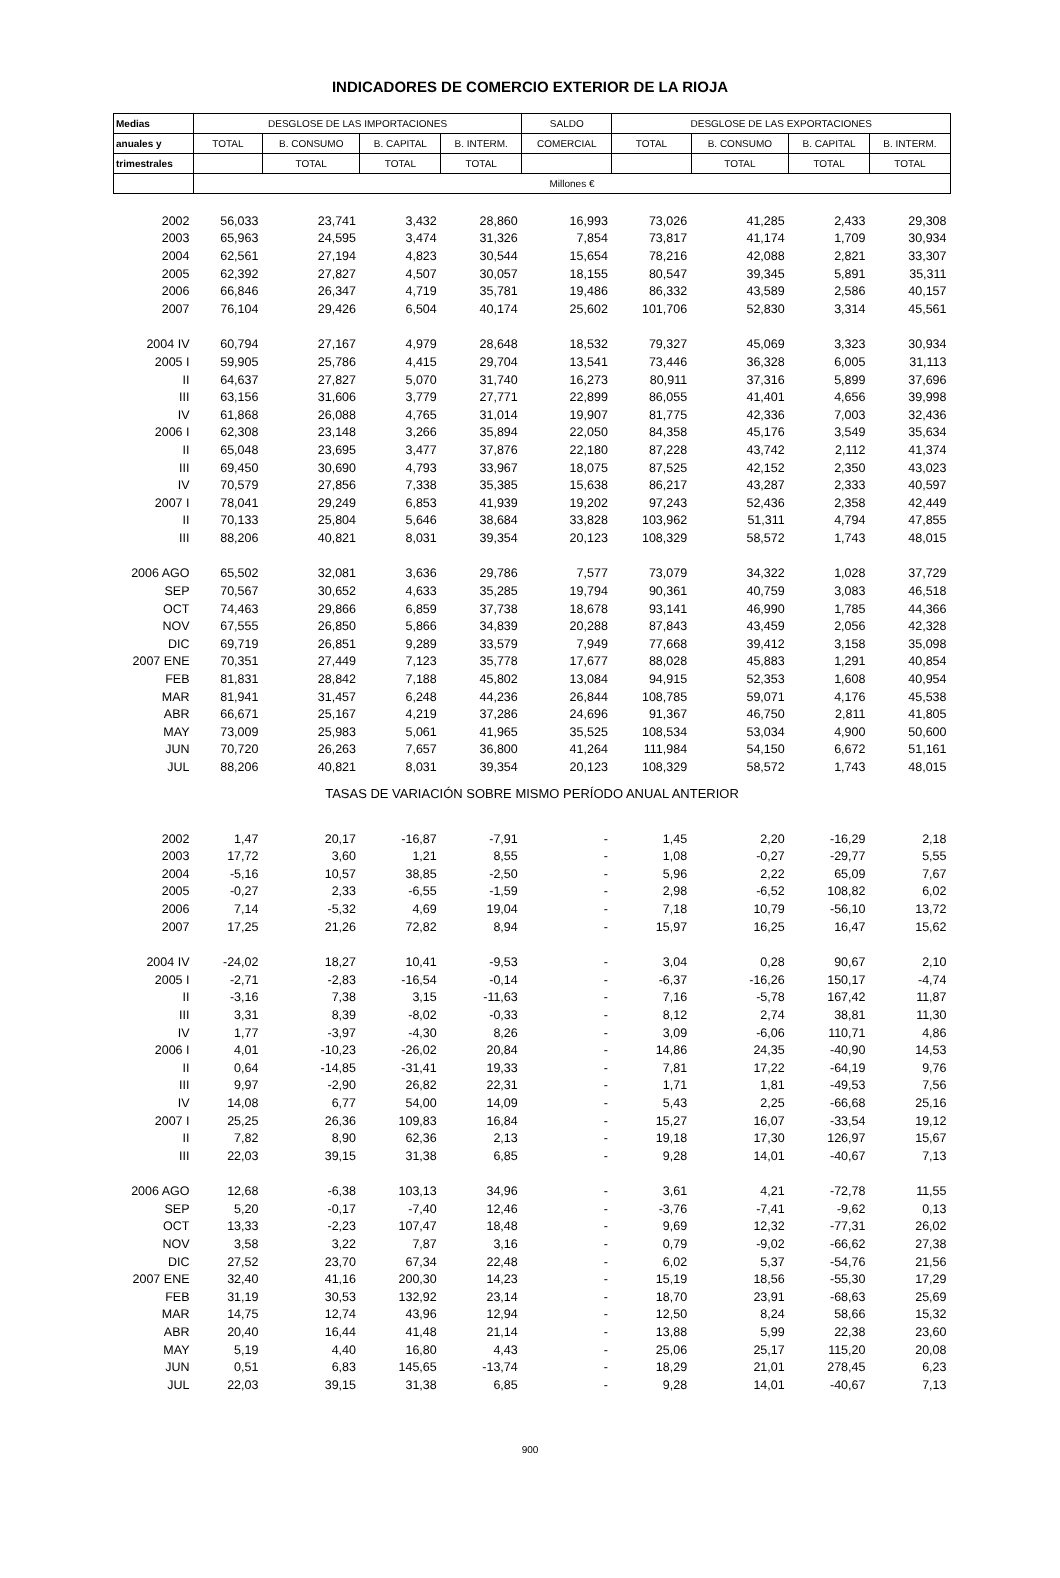INDICADORES DE COMERCIO EXTERIOR DE LA RIOJA
| Medias | DESGLOSE DE LAS IMPORTACIONES | | | | SALDO | DESGLOSE DE LAS EXPORTACIONES | | | |
| --- | --- | --- | --- | --- | --- | --- | --- | --- | --- |
| anuales y | TOTAL | B. CONSUMO | B. CAPITAL | B. INTERM. | COMERCIAL | TOTAL | B. CONSUMO | B. CAPITAL | B. INTERM. |
| trimestrales | | TOTAL | TOTAL | TOTAL | | | TOTAL | TOTAL | TOTAL |
| | Millones € | | | | | | | | |
| 2002 | 56,033 | 23,741 | 3,432 | 28,860 | 16,993 | 73,026 | 41,285 | 2,433 | 29,308 |
| 2003 | 65,963 | 24,595 | 3,474 | 31,326 | 7,854 | 73,817 | 41,174 | 1,709 | 30,934 |
| 2004 | 62,561 | 27,194 | 4,823 | 30,544 | 15,654 | 78,216 | 42,088 | 2,821 | 33,307 |
| 2005 | 62,392 | 27,827 | 4,507 | 30,057 | 18,155 | 80,547 | 39,345 | 5,891 | 35,311 |
| 2006 | 66,846 | 26,347 | 4,719 | 35,781 | 19,486 | 86,332 | 43,589 | 2,586 | 40,157 |
| 2007 | 76,104 | 29,426 | 6,504 | 40,174 | 25,602 | 101,706 | 52,830 | 3,314 | 45,561 |
| 2004 IV | 60,794 | 27,167 | 4,979 | 28,648 | 18,532 | 79,327 | 45,069 | 3,323 | 30,934 |
| 2005 I | 59,905 | 25,786 | 4,415 | 29,704 | 13,541 | 73,446 | 36,328 | 6,005 | 31,113 |
| II | 64,637 | 27,827 | 5,070 | 31,740 | 16,273 | 80,911 | 37,316 | 5,899 | 37,696 |
| III | 63,156 | 31,606 | 3,779 | 27,771 | 22,899 | 86,055 | 41,401 | 4,656 | 39,998 |
| IV | 61,868 | 26,088 | 4,765 | 31,014 | 19,907 | 81,775 | 42,336 | 7,003 | 32,436 |
| 2006 I | 62,308 | 23,148 | 3,266 | 35,894 | 22,050 | 84,358 | 45,176 | 3,549 | 35,634 |
| II | 65,048 | 23,695 | 3,477 | 37,876 | 22,180 | 87,228 | 43,742 | 2,112 | 41,374 |
| III | 69,450 | 30,690 | 4,793 | 33,967 | 18,075 | 87,525 | 42,152 | 2,350 | 43,023 |
| IV | 70,579 | 27,856 | 7,338 | 35,385 | 15,638 | 86,217 | 43,287 | 2,333 | 40,597 |
| 2007 I | 78,041 | 29,249 | 6,853 | 41,939 | 19,202 | 97,243 | 52,436 | 2,358 | 42,449 |
| II | 70,133 | 25,804 | 5,646 | 38,684 | 33,828 | 103,962 | 51,311 | 4,794 | 47,855 |
| III | 88,206 | 40,821 | 8,031 | 39,354 | 20,123 | 108,329 | 58,572 | 1,743 | 48,015 |
| 2006 AGO | 65,502 | 32,081 | 3,636 | 29,786 | 7,577 | 73,079 | 34,322 | 1,028 | 37,729 |
| SEP | 70,567 | 30,652 | 4,633 | 35,285 | 19,794 | 90,361 | 40,759 | 3,083 | 46,518 |
| OCT | 74,463 | 29,866 | 6,859 | 37,738 | 18,678 | 93,141 | 46,990 | 1,785 | 44,366 |
| NOV | 67,555 | 26,850 | 5,866 | 34,839 | 20,288 | 87,843 | 43,459 | 2,056 | 42,328 |
| DIC | 69,719 | 26,851 | 9,289 | 33,579 | 7,949 | 77,668 | 39,412 | 3,158 | 35,098 |
| 2007 ENE | 70,351 | 27,449 | 7,123 | 35,778 | 17,677 | 88,028 | 45,883 | 1,291 | 40,854 |
| FEB | 81,831 | 28,842 | 7,188 | 45,802 | 13,084 | 94,915 | 52,353 | 1,608 | 40,954 |
| MAR | 81,941 | 31,457 | 6,248 | 44,236 | 26,844 | 108,785 | 59,071 | 4,176 | 45,538 |
| ABR | 66,671 | 25,167 | 4,219 | 37,286 | 24,696 | 91,367 | 46,750 | 2,811 | 41,805 |
| MAY | 73,009 | 25,983 | 5,061 | 41,965 | 35,525 | 108,534 | 53,034 | 4,900 | 50,600 |
| JUN | 70,720 | 26,263 | 7,657 | 36,800 | 41,264 | 111,984 | 54,150 | 6,672 | 51,161 |
| JUL | 88,206 | 40,821 | 8,031 | 39,354 | 20,123 | 108,329 | 58,572 | 1,743 | 48,015 |
| TASAS DE VARIACIÓN SOBRE MISMO PERÍODO ANUAL ANTERIOR | | | | | | | | | |
| 2002 | 1,47 | 20,17 | -16,87 | -7,91 | - | 1,45 | 2,20 | -16,29 | 2,18 |
| 2003 | 17,72 | 3,60 | 1,21 | 8,55 | - | 1,08 | -0,27 | -29,77 | 5,55 |
| 2004 | -5,16 | 10,57 | 38,85 | -2,50 | - | 5,96 | 2,22 | 65,09 | 7,67 |
| 2005 | -0,27 | 2,33 | -6,55 | -1,59 | - | 2,98 | -6,52 | 108,82 | 6,02 |
| 2006 | 7,14 | -5,32 | 4,69 | 19,04 | - | 7,18 | 10,79 | -56,10 | 13,72 |
| 2007 | 17,25 | 21,26 | 72,82 | 8,94 | - | 15,97 | 16,25 | 16,47 | 15,62 |
| 2004 IV | -24,02 | 18,27 | 10,41 | -9,53 | - | 3,04 | 0,28 | 90,67 | 2,10 |
| 2005 I | -2,71 | -2,83 | -16,54 | -0,14 | - | -6,37 | -16,26 | 150,17 | -4,74 |
| II | -3,16 | 7,38 | 3,15 | -11,63 | - | 7,16 | -5,78 | 167,42 | 11,87 |
| III | 3,31 | 8,39 | -8,02 | -0,33 | - | 8,12 | 2,74 | 38,81 | 11,30 |
| IV | 1,77 | -3,97 | -4,30 | 8,26 | - | 3,09 | -6,06 | 110,71 | 4,86 |
| 2006 I | 4,01 | -10,23 | -26,02 | 20,84 | - | 14,86 | 24,35 | -40,90 | 14,53 |
| II | 0,64 | -14,85 | -31,41 | 19,33 | - | 7,81 | 17,22 | -64,19 | 9,76 |
| III | 9,97 | -2,90 | 26,82 | 22,31 | - | 1,71 | 1,81 | -49,53 | 7,56 |
| IV | 14,08 | 6,77 | 54,00 | 14,09 | - | 5,43 | 2,25 | -66,68 | 25,16 |
| 2007 I | 25,25 | 26,36 | 109,83 | 16,84 | - | 15,27 | 16,07 | -33,54 | 19,12 |
| II | 7,82 | 8,90 | 62,36 | 2,13 | - | 19,18 | 17,30 | 126,97 | 15,67 |
| III | 22,03 | 39,15 | 31,38 | 6,85 | - | 9,28 | 14,01 | -40,67 | 7,13 |
| 2006 AGO | 12,68 | -6,38 | 103,13 | 34,96 | - | 3,61 | 4,21 | -72,78 | 11,55 |
| SEP | 5,20 | -0,17 | -7,40 | 12,46 | - | -3,76 | -7,41 | -9,62 | 0,13 |
| OCT | 13,33 | -2,23 | 107,47 | 18,48 | - | 9,69 | 12,32 | -77,31 | 26,02 |
| NOV | 3,58 | 3,22 | 7,87 | 3,16 | - | 0,79 | -9,02 | -66,62 | 27,38 |
| DIC | 27,52 | 23,70 | 67,34 | 22,48 | - | 6,02 | 5,37 | -54,76 | 21,56 |
| 2007 ENE | 32,40 | 41,16 | 200,30 | 14,23 | - | 15,19 | 18,56 | -55,30 | 17,29 |
| FEB | 31,19 | 30,53 | 132,92 | 23,14 | - | 18,70 | 23,91 | -68,63 | 25,69 |
| MAR | 14,75 | 12,74 | 43,96 | 12,94 | - | 12,50 | 8,24 | 58,66 | 15,32 |
| ABR | 20,40 | 16,44 | 41,48 | 21,14 | - | 13,88 | 5,99 | 22,38 | 23,60 |
| MAY | 5,19 | 4,40 | 16,80 | 4,43 | - | 25,06 | 25,17 | 115,20 | 20,08 |
| JUN | 0,51 | 6,83 | 145,65 | -13,74 | - | 18,29 | 21,01 | 278,45 | 6,23 |
| JUL | 22,03 | 39,15 | 31,38 | 6,85 | - | 9,28 | 14,01 | -40,67 | 7,13 |
900